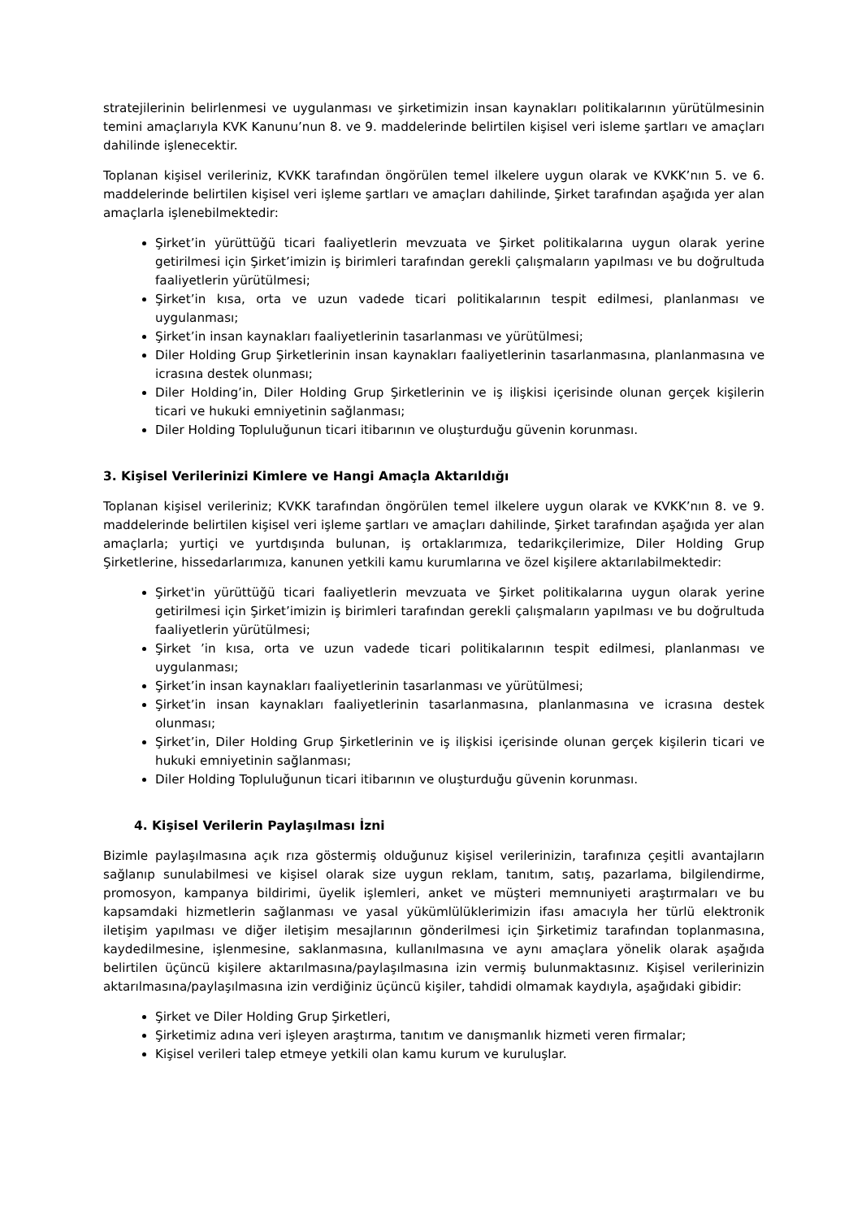stratejilerinin belirlenmesi ve uygulanması ve şirketimizin insan kaynakları politikalarının yürütülmesinin temini amaçlarıyla KVK Kanunu’nun 8. ve 9. maddelerinde belirtilen kişisel veri isleme şartları ve amaçları dahilinde işlenecektir.
Toplanan kişisel verileriniz, KVKK tarafından öngörülen temel ilkelere uygun olarak ve KVKK’nın 5. ve 6. maddelerinde belirtilen kişisel veri işleme şartları ve amaçları dahilinde, Şirket tarafından aşağıda yer alan amaçlarla işlenebilmektedir:
Şirket’in yürüttüğü ticari faaliyetlerin mevzuata ve Şirket politikalarına uygun olarak yerine getirilmesi için Şirket’imizin iş birimleri tarafından gerekli çalışmaların yapılması ve bu doğrultuda faaliyetlerin yürütülmesi;
Şirket’in kısa, orta ve uzun vadede ticari politikalarının tespit edilmesi, planlanması ve uygulanması;
Şirket’in insan kaynakları faaliyetlerinin tasarlanması ve yürütülmesi;
Diler Holding Grup Şirketlerinin insan kaynakları faaliyetlerinin tasarlanmasına, planlanmasına ve icrasına destek olunması;
Diler Holding’in, Diler Holding Grup Şirketlerinin ve iş ilişkisi içerisinde olunan gerçek kişilerin ticari ve hukuki emniyetinin sağlanması;
Diler Holding Topluluğunun ticari itibarının ve oluşturduğu güvenin korunması.
3. Kişisel Verilerinizi Kimlere ve Hangi Amaçla Aktarıldığı
Toplanan kişisel verileriniz; KVKK tarafından öngörülen temel ilkelere uygun olarak ve KVKK’nın 8. ve 9. maddelerinde belirtilen kişisel veri işleme şartları ve amaçları dahilinde, Şirket tarafından aşağıda yer alan amaçlarla; yurtiçi ve yurtdışında bulunan, iş ortaklarımıza, tedarikçilerimize, Diler Holding Grup Şirketlerine, hissedarlarımıza, kanunen yetkili kamu kurumlarına ve özel kişilere aktarılabilmektedir:
Şirket'in yürüttüğü ticari faaliyetlerin mevzuata ve Şirket politikalarına uygun olarak yerine getirilmesi için Şirket’imizin iş birimleri tarafından gerekli çalışmaların yapılması ve bu doğrultuda faaliyetlerin yürütülmesi;
Şirket ’in kısa, orta ve uzun vadede ticari politikalarının tespit edilmesi, planlanması ve uygulanması;
Şirket’in insan kaynakları faaliyetlerinin tasarlanması ve yürütülmesi;
Şirket’in insan kaynakları faaliyetlerinin tasarlanmasına, planlanmasına ve icrasına destek olunması;
Şirket’in, Diler Holding Grup Şirketlerinin ve iş ilişkisi içerisinde olunan gerçek kişilerin ticari ve hukuki emniyetinin sağlanması;
Diler Holding Topluluğunun ticari itibarının ve oluşturduğu güvenin korunması.
4. Kişisel Verilerin Paylaşılması İzni
Bizimle paylaşılmasına açık rıza göstermiş olduğunuz kişisel verilerinizin, tarafınıza çeşitli avantajların sağlanıp sunulabilmesi ve kişisel olarak size uygun reklam, tanıtım, satış, pazarlama, bilgilendirme, promosyon, kampanya bildirimi, üyelik işlemleri, anket ve müşteri memnuniyeti araştırmaları ve bu kapsamdaki hizmetlerin sağlanması ve yasal yükümlülüklerimizin ifası amacıyla her türlü elektronik iletişim yapılması ve diğer iletişim mesajlarının gönderilmesi için Şirketimiz tarafından toplanmasına, kaydedilmesine, işlenmesine, saklanmasına, kullanılmasına ve aynı amaçlara yönelik olarak aşağıda belirtilen üçüncü kişilere aktarılmasına/paylaşılmasına izin vermiş bulunmaktasınız. Kişisel verilerinizin aktarılmasına/paylaşılmasına izin verdiğiniz üçüncü kişiler, tahdidi olmamak kaydıyla, aşağıdaki gibidir:
Şirket ve Diler Holding Grup Şirketleri,
Şirketimiz adına veri işleyen araştırma, tanıtım ve danışmanlık hizmeti veren firmalar;
Kişisel verileri talep etmeye yetkili olan kamu kurum ve kuruluşlar.